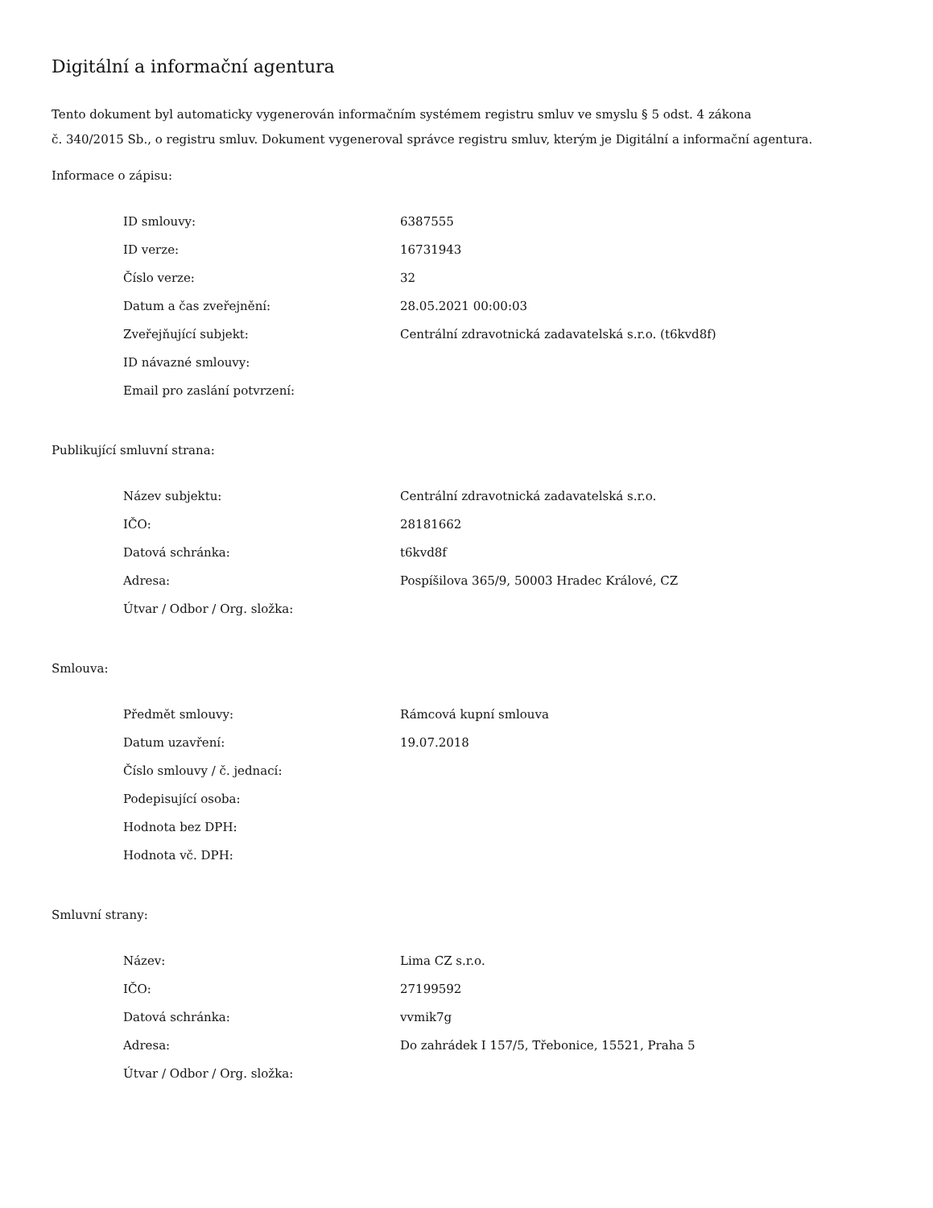Digitální a informační agentura
Tento dokument byl automaticky vygenerován informačním systémem registru smluv ve smyslu § 5 odst. 4 zákona
č. 340/2015 Sb., o registru smluv. Dokument vygeneroval správce registru smluv, kterým je Digitální a informační agentura.
Informace o zápisu:
| ID smlouvy: | 6387555 |
| ID verze: | 16731943 |
| Číslo verze: | 32 |
| Datum a čas zveřejnění: | 28.05.2021 00:00:03 |
| Zveřejňující subjekt: | Centrální zdravotnická zadavatelská s.r.o. (t6kvd8f) |
| ID návazné smlouvy: | |
| Email pro zaslání potvrzení: | |
Publikující smluvní strana:
| Název subjektu: | Centrální zdravotnická zadavatelská s.r.o. |
| IČO: | 28181662 |
| Datová schránka: | t6kvd8f |
| Adresa: | Pospíšilova 365/9, 50003 Hradec Králové, CZ |
| Útvar / Odbor / Org. složka: | |
Smlouva:
| Předmět smlouvy: | Rámcová kupní smlouva |
| Datum uzavření: | 19.07.2018 |
| Číslo smlouvy / č. jednací: | |
| Podepisující osoba: | |
| Hodnota bez DPH: | |
| Hodnota vč. DPH: | |
Smluvní strany:
| Název: | Lima CZ s.r.o. |
| IČO: | 27199592 |
| Datová schránka: | vvmik7g |
| Adresa: | Do zahrádek I 157/5, Třebonice, 15521, Praha 5 |
| Útvar / Odbor / Org. složka: | |